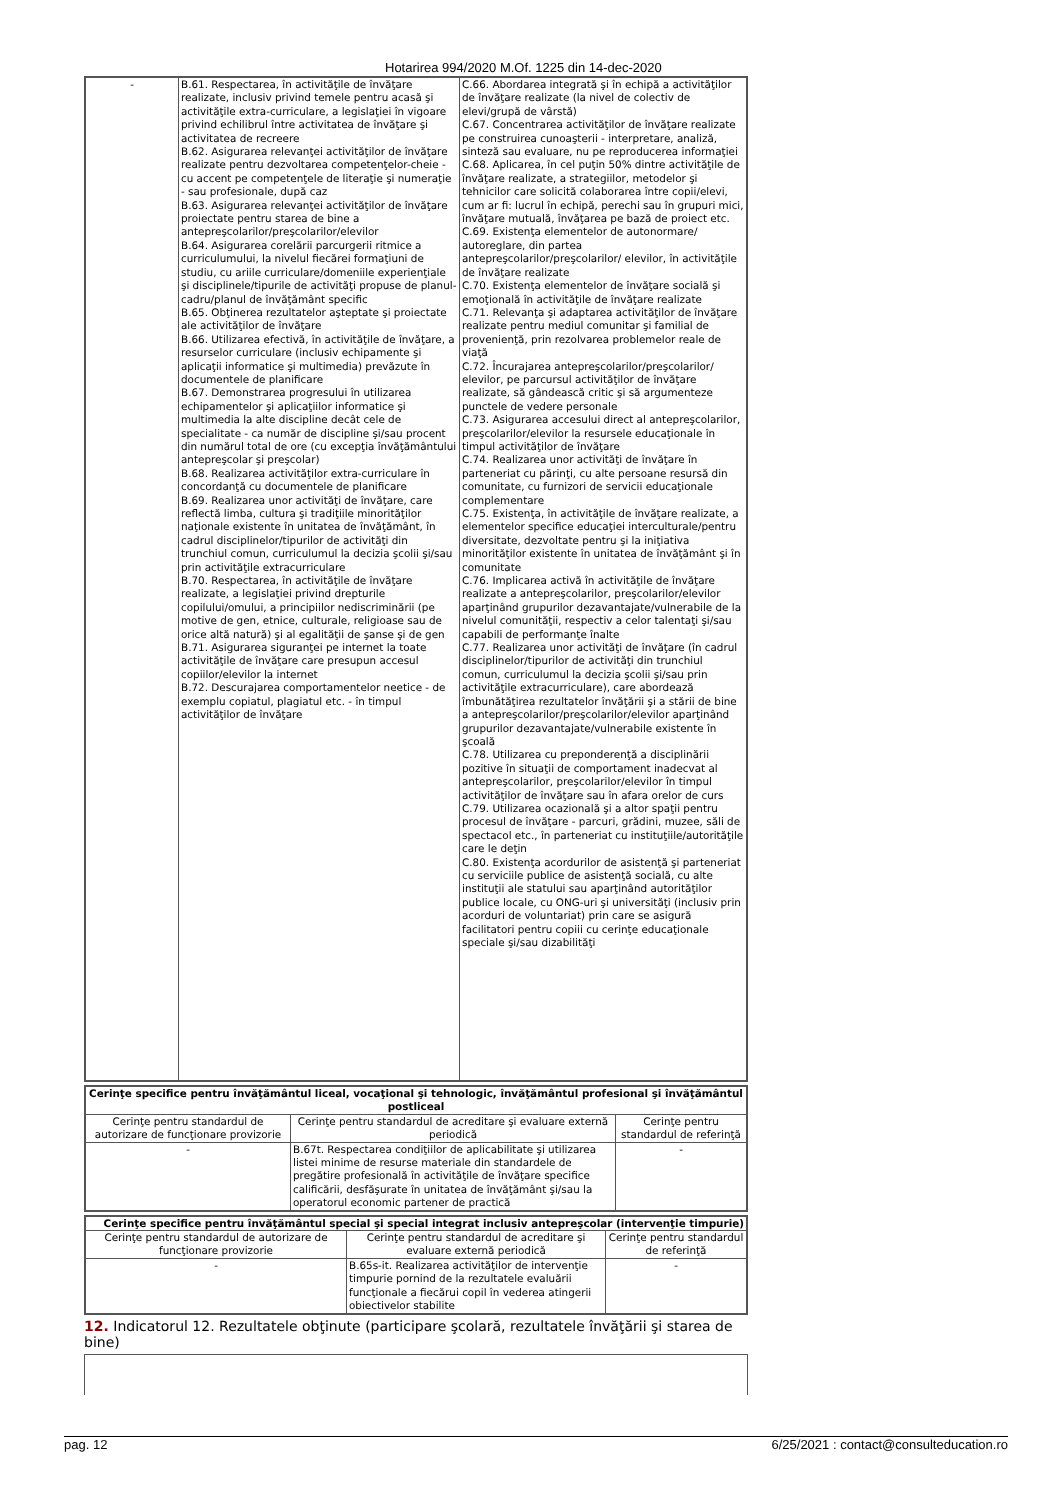Hotarirea 994/2020 M.Of. 1225 din 14-dec-2020
| - | B.61. Respectarea, în activităţile de învăţare realizate, inclusiv privind temele pentru acasă şi activităţile extra-curriculare, a legislaţiei în vigoare privind echilibrul între activitatea de învăţare şi activitatea de recreere B.62. Asigurarea relevanţei activităţilor de învăţare realizate pentru dezvoltarea competenţelor-cheie - cu accent pe competenţele de literaţie şi numeraţie - sau profesionale, după caz B.63. Asigurarea relevanţei activităţilor de învăţare proiectate pentru starea de bine a antepreşcolarilor/preşcolarilor/elevilor B.64. Asigurarea corelării parcurgerii ritmice a curriculumului, la nivelul fiecărei formaţiuni de studiu, cu ariile curriculare/domeniile experienţiale şi disciplinele/tipurile de activităţi propuse de planul-cadru/planul de învăţământ specific B.65. Obţinerea rezultatelor aşteptate şi proiectate ale activităţilor de învăţare B.66. Utilizarea efectivă, în activităţile de învăţare, a resurselor curriculare (inclusiv echipamente şi aplicaţii informatice şi multimedia) prevăzute în documentele de planificare B.67. Demonstrarea progresului în utilizarea echipamentelor şi aplicaţiilor informatice şi multimedia la alte discipline decât cele de specialitate - ca număr de discipline şi/sau procent din numărul total de ore (cu excepţia învăţământului antepreşcolar şi preşcolar) B.68. Realizarea activităţilor extra-curriculare în concordanţă cu documentele de planificare B.69. Realizarea unor activităţi de învăţare, care reflectă limba, cultura şi tradiţiile minorităţilor naţionale existente în unitatea de învăţământ, în cadrul disciplinelor/tipurilor de activităţi din trunchiul comun, curriculumul la decizia şcolii şi/sau prin activităţile extracurriculare B.70. Respectarea, în activităţile de învăţare realizate, a legislaţiei privind drepturile copilului/omului, a principiilor nediscriminării (pe motive de gen, etnice, culturale, religioase sau de orice altă natură) şi al egalităţii de şanse şi de gen B.71. Asigurarea siguranţei pe internet la toate activităţile de învăţare care presupun accesul copiilor/elevilor la internet B.72. Descurajarea comportamentelor neetice - de exemplu copiatul, plagiatul etc. - în timpul activităţilor de învăţare | C.66. Abordarea integrată şi în echipă a activităţilor de învăţare realizate (la nivel de colectiv de elevi/grupă de vârstă) C.67. Concentrarea activităţilor de învăţare realizate pe construirea cunoaşterii - interpretare, analiză, sinteză sau evaluare, nu pe reproducerea informaţiei C.68. Aplicarea, în cel puţin 50% dintre activităţile de învăţare realizate, a strategiilor, metodelor şi tehnicilor care solicită colaborarea între copii/elevi, cum ar fi: lucrul în echipă, perechi sau în grupuri mici, învăţare mutuală, învăţarea pe bază de proiect etc. C.69. Existenţa elementelor de autonormare/ autoreglare, din partea antepreşcolarilor/preşcolarilor/ elevilor, în activităţile de învăţare realizate C.70. Existenţa elementelor de învăţare socială şi emoţională în activităţile de învăţare realizate C.71. Relevanţa şi adaptarea activităţilor de învăţare realizate pentru mediul comunitar şi familial de provenienţă, prin rezolvarea problemelor reale de viaţă C.72. Încurajarea antepreşcolarilor/preşcolarilor/ elevilor, pe parcursul activităţilor de învăţare realizate, să gândească critic şi să argumenteze punctele de vedere personale C.73. Asigurarea accesului direct al antepreşcolarilor, preşcolarilor/elevilor la resursele educaţionale în timpul activităţilor de învăţare C.74. Realizarea unor activităţi de învăţare în parteneriat cu părinţi, cu alte persoane resursă din comunitate, cu furnizori de servicii educaţionale complementare C.75. Existenţa, în activităţile de învăţare realizate, a elementelor specifice educaţiei interculturale/pentru diversitate, dezvoltate pentru şi la iniţiativa minorităţilor existente în unitatea de învăţământ şi în comunitate C.76. Implicarea activă în activităţile de învăţare realizate a antepreşcolarilor, preşcolarilor/elevilor aparţinând grupurilor dezavantajate/vulnerabile de la nivelul comunităţii, respectiv a celor talentaţi şi/sau capabili de performanţe înalte C.77. Realizarea unor activităţi de învăţare (în cadrul disciplinelor/tipurilor de activităţi din trunchiul comun, curriculumul la decizia şcolii şi/sau prin activităţile extracurriculare), care abordează îmbunătăţirea rezultatelor învăţării şi a stării de bine a antepreşcolarilor/preşcolarilor/elevilor aparţinând grupurilor dezavantajate/vulnerabile existente în şcoală C.78. Utilizarea cu preponderenţă a disciplinării pozitive în situaţii de comportament inadecvat al antepreşcolarilor, preşcolarilor/elevilor în timpul activităţilor de învăţare sau în afara orelor de curs C.79. Utilizarea ocazională şi a altor spaţii pentru procesul de învăţare - parcuri, grădini, muzee, săli de spectacol etc., în parteneriat cu instituţiile/autorităţile care le deţin C.80. Existenţa acordurilor de asistenţă şi parteneriat cu serviciile publice de asistenţă socială, cu alte instituţii ale statului sau aparţinând autorităţilor publice locale, cu ONG-uri şi universităţi (inclusiv prin acorduri de voluntariat) prin care se asigură facilitatori pentru copiii cu cerinţe educaţionale speciale şi/sau dizabilităţi |
| Cerinţe specifice pentru învăţământul liceal, vocaţional şi tehnologic, învăţământul profesional şi învăţământul postliceal | | |
| Cerinţe pentru standardul de autorizare de funcţionare provizorie | Cerinţe pentru standardul de acreditare şi evaluare externă periodică | Cerinţe pentru standardul de referinţă |
| - | B.67t. Respectarea condiţiilor de aplicabilitate şi utilizarea listei minime de resurse materiale din standardele de pregătire profesională în activităţile de învăţare specifice calificării, desfăşurate în unitatea de învăţământ şi/sau la operatorul economic partener de practică | - |
| Cerinţe specifice pentru învăţământul special şi special integrat inclusiv antepreşcolar (intervenţie timpurie) | | |
| Cerinţe pentru standardul de autorizare de funcţionare provizorie | Cerinţe pentru standardul de acreditare şi evaluare externă periodică | Cerinţe pentru standardul de referinţă |
| - | B.65s-it. Realizarea activităţilor de intervenţie timpurie pornind de la rezultatele evaluării funcţionale a fiecărui copil în vederea atingerii obiectivelor stabilite | - |
12. Indicatorul 12. Rezultatele obţinute (participare şcolară, rezultatele învăţării şi starea de bine)
pag. 12 6/25/2021 : contact@consulteducation.ro